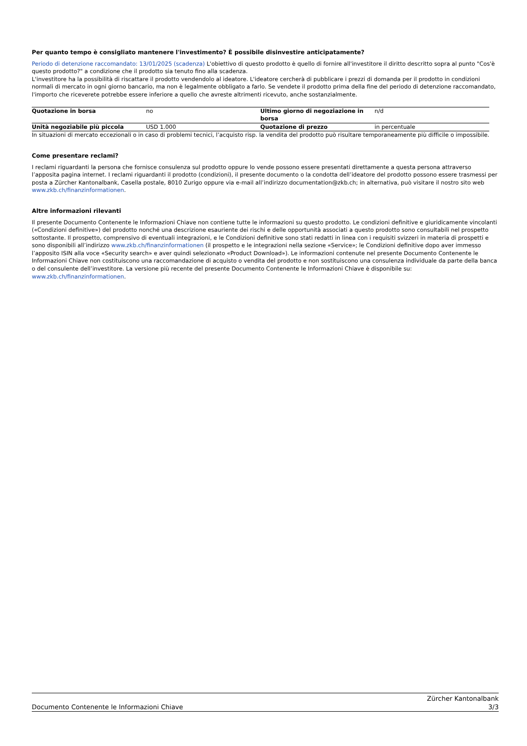Per quanto tempo è consigliato mantenere l'investimento? È possibile disinvestire anticipatamente?
Periodo di detenzione raccomandato: 13/01/2025 (scadenza) L'obiettivo di questo prodotto è quello di fornire all'investitore il diritto descritto sopra al punto "Cos'è questo prodotto?" a condizione che il prodotto sia tenuto fino alla scadenza.
L'investitore ha la possibilità di riscattare il prodotto vendendolo al ideatore. L'ideatore cercherà di pubblicare i prezzi di domanda per il prodotto in condizioni normali di mercato in ogni giorno bancario, ma non è legalmente obbligato a farlo. Se vendete il prodotto prima della fine del periodo di detenzione raccomandato, l'importo che riceverete potrebbe essere inferiore a quello che avreste altrimenti ricevuto, anche sostanzialmente.
| Quotazione in borsa | no | Ultimo giorno di negoziazione in borsa | n/d |
| Unità negoziabile più piccola | USD 1.000 | Quotazione di prezzo | in percentuale |
In situazioni di mercato eccezionali o in caso di problemi tecnici, l’acquisto risp. la vendita del prodotto può risultare temporaneamente più difficile o impossibile.
Come presentare reclami?
I reclami riguardanti la persona che fornisce consulenza sul prodotto oppure lo vende possono essere presentati direttamente a questa persona attraverso l’apposita pagina internet. I reclami riguardanti il prodotto (condizioni), il presente documento o la condotta dell’ideatore del prodotto possono essere trasmessi per posta a Zürcher Kantonalbank, Casella postale, 8010 Zurigo oppure via e-mail all’indirizzo documentation@zkb.ch; in alternativa, può visitare il nostro sito web www.zkb.ch/finanzinformationen.
Altre informazioni rilevanti
Il presente Documento Contenente le Informazioni Chiave non contiene tutte le informazioni su questo prodotto. Le condizioni definitive e giuridicamente vincolanti («Condizioni definitive») del prodotto nonché una descrizione esauriente dei rischi e delle opportunità associati a questo prodotto sono consultabili nel prospetto sottostante. Il prospetto, comprensivo di eventuali integrazioni, e le Condizioni definitive sono stati redatti in linea con i requisiti svizzeri in materia di prospetti e sono disponibili all’indirizzo www.zkb.ch/finanzinformationen (il prospetto e le integrazioni nella sezione «Service»; le Condizioni definitive dopo aver immesso l’apposito ISIN alla voce «Security search» e aver quindi selezionato «Product Download»). Le informazioni contenute nel presente Documento Contenente le Informazioni Chiave non costituiscono una raccomandazione di acquisto o vendita del prodotto e non sostituiscono una consulenza individuale da parte della banca o del consulente dell’investitore. La versione più recente del presente Documento Contenente le Informazioni Chiave è disponibile su: www.zkb.ch/finanzinformationen.
Documento Contenente le Informazioni Chiave
Zürcher Kantonalbank
3/3